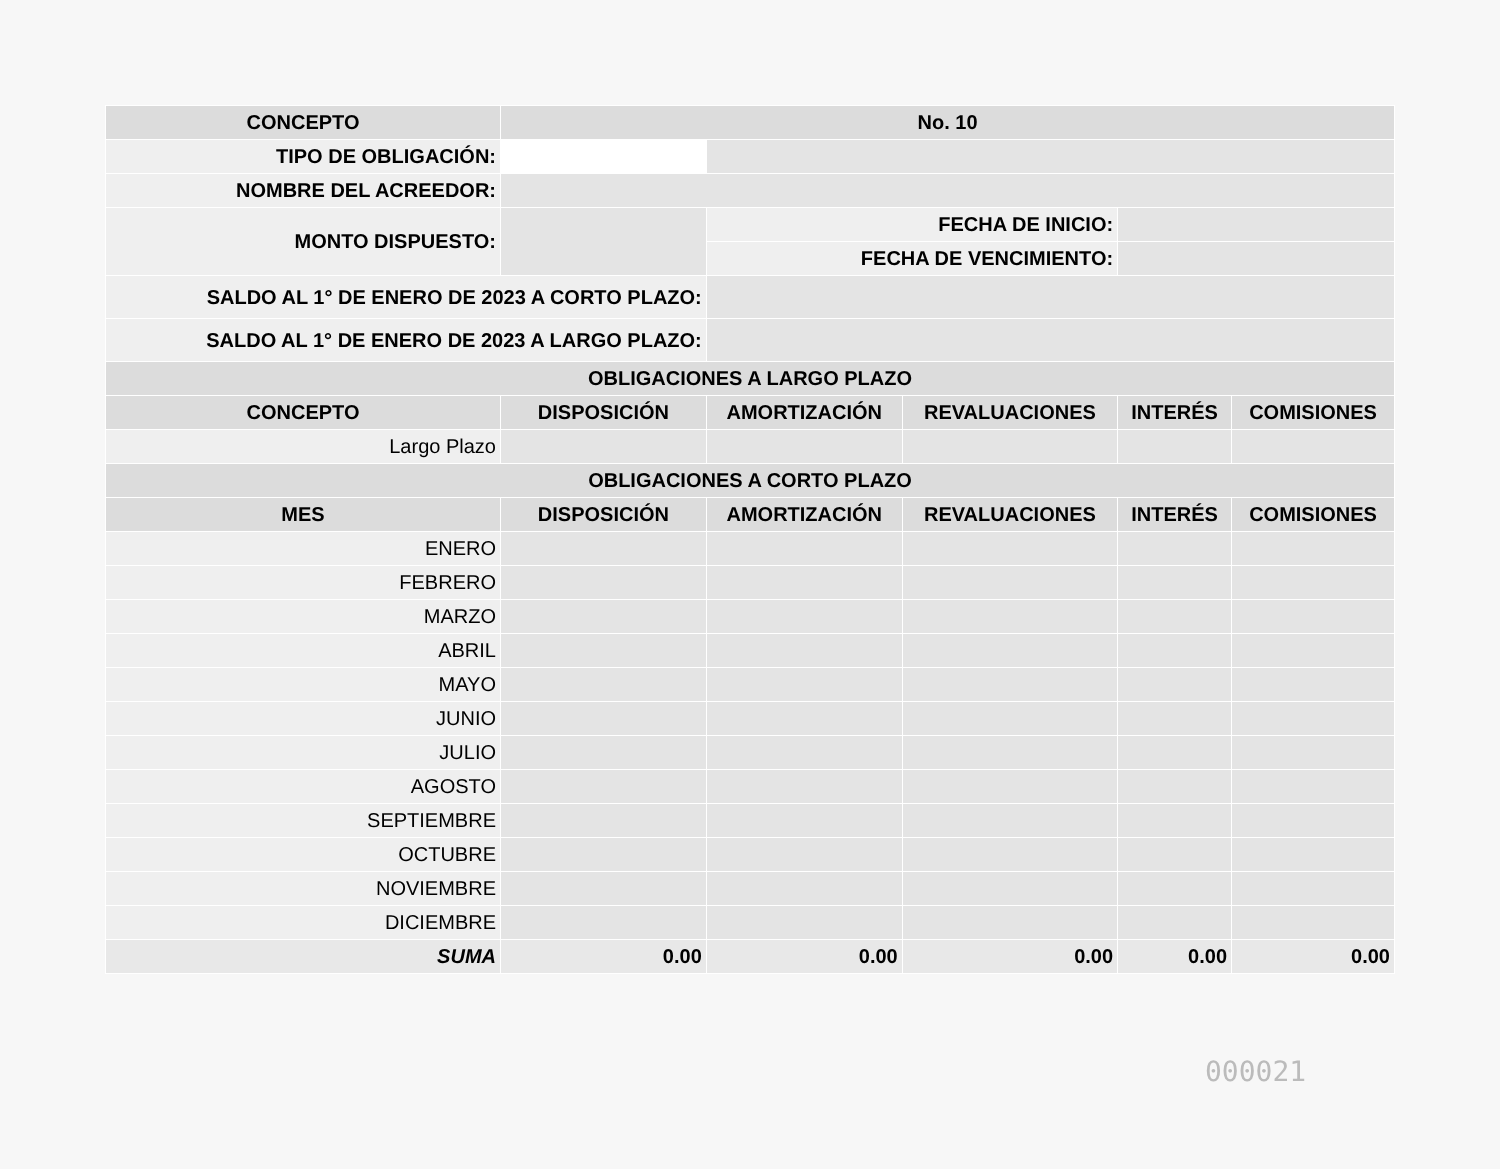| CONCEPTO | | No. 10 | | | | |
| --- | --- | --- | --- | --- | --- | --- |
| TIPO DE OBLIGACIÓN: | | | | | | |
| NOMBRE DEL ACREEDOR: | | | | | | |
| MONTO DISPUESTO: | | | FECHA DE INICIO: | | | |
| | | | FECHA DE VENCIMIENTO: | | | |
| SALDO AL 1° DE ENERO DE 2023 A CORTO PLAZO: | | | | | | |
| SALDO AL 1° DE ENERO DE 2023 A LARGO PLAZO: | | | | | | |
| OBLIGACIONES A LARGO PLAZO | | | | | | |
| CONCEPTO | DISPOSICIÓN | | AMORTIZACIÓN | REVALUACIONES | INTERÉS | COMISIONES |
| Largo Plazo | | | | | | |
| OBLIGACIONES A CORTO PLAZO | | | | | | |
| MES | DISPOSICIÓN | | AMORTIZACIÓN | REVALUACIONES | INTERÉS | COMISIONES |
| ENERO | | | | | | |
| FEBRERO | | | | | | |
| MARZO | | | | | | |
| ABRIL | | | | | | |
| MAYO | | | | | | |
| JUNIO | | | | | | |
| JULIO | | | | | | |
| AGOSTO | | | | | | |
| SEPTIEMBRE | | | | | | |
| OCTUBRE | | | | | | |
| NOVIEMBRE | | | | | | |
| DICIEMBRE | | | | | | |
| SUMA | 0.00 | | 0.00 | 0.00 | 0.00 | 0.00 |
000021